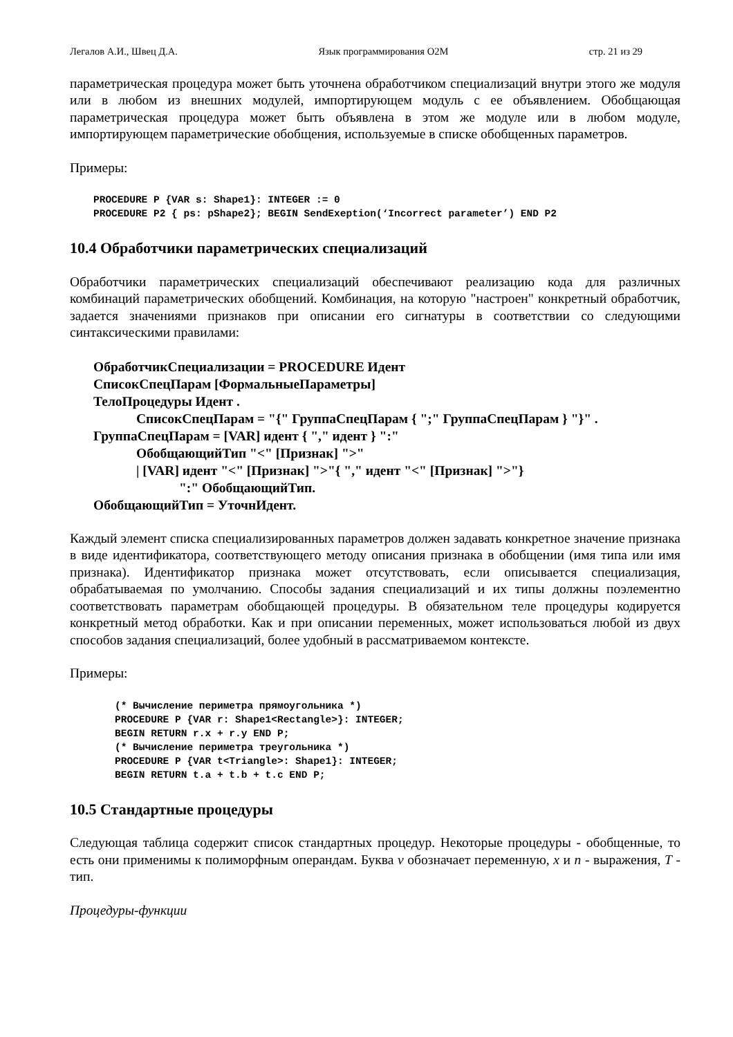Легалов А.И., Швец Д.А. Язык программирования O2M стр. 21 из 29
параметрическая процедура может быть уточнена обработчиком специализаций внутри этого же модуля или в любом из внешних модулей, импортирующем модуль с ее объявлением. Обобщающая параметрическая процедура может быть объявлена в этом же модуле или в любом модуле, импортирующем параметрические обобщения, используемые в списке обобщенных параметров.
Примеры:
PROCEDURE P {VAR s: Shape1}: INTEGER := 0
PROCEDURE P2 { ps: pShape2}; BEGIN SendExeption(‘Incorrect parameter’) END P2
10.4 Обработчики параметрических специализаций
Обработчики параметрических специализаций обеспечивают реализацию кода для различных комбинаций параметрических обобщений. Комбинация, на которую "настроен" конкретный обработчик, задается значениями признаков при описании его сигнатуры в соответствии со следующими синтаксическими правилами:
ОбработчикСпециализации = PROCEDURE Идент
СписокСпецПарам [ФормальныеПараметры]
ТелоПроцедуры Идент .
СписокСпецПарам = "{" ГруппаСпецПарам { ";" ГруппаСпецПарам } "}" .
ГруппаСпецПарам = [VAR] идент { "," идент } ":"
ОбобщающийТип "<" [Признак] ">"
| [VAR] идент "<" [Признак] ">"{ "," идент "<" [Признак] ">"}
":" ОбобщающийТип.
ОбобщающийТип = УточнИдент.
Каждый элемент списка специализированных параметров должен задавать конкретное значение признака в виде идентификатора, соответствующего методу описания признака в обобщении (имя типа или имя признака). Идентификатор признака может отсутствовать, если описывается специализация, обрабатываемая по умолчанию. Способы задания специализаций и их типы должны поэлементно соответствовать параметрам обобщающей процедуры. В обязательном теле процедуры кодируется конкретный метод обработки. Как и при описании переменных, может использоваться любой из двух способов задания специализаций, более удобный в рассматриваемом контексте.
Примеры:
(* Вычисление периметра прямоугольника *)
PROCEDURE P {VAR r: Shape1<Rectangle>}: INTEGER;
BEGIN RETURN r.x + r.y END P;
(* Вычисление периметра треугольника *)
PROCEDURE P {VAR t<Triangle>: Shape1}: INTEGER;
BEGIN RETURN t.a + t.b + t.c END P;
10.5 Стандартные процедуры
Следующая таблица содержит список стандартных процедур. Некоторые процедуры - обобщенные, то есть они применимы к полиморфным операндам. Буква v обозначает переменную, x и n - выражения, T - тип.
Процедуры-функции